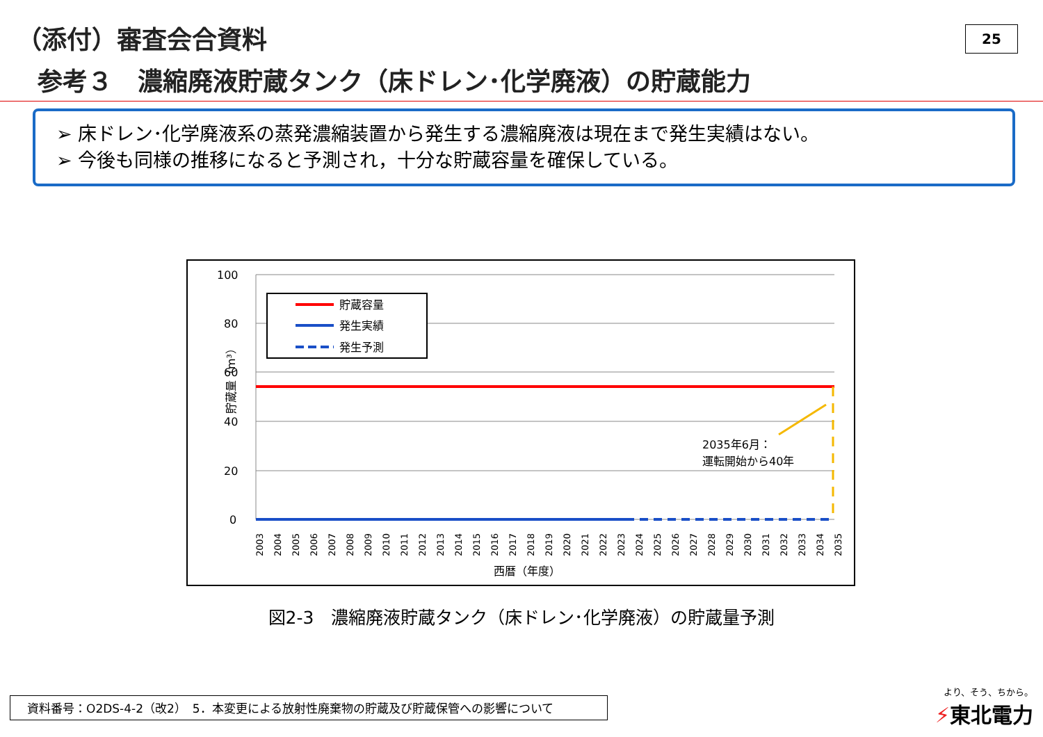（添付）審査会合資料
参考３　濃縮廃液貯蔵タンク（床ドレン･化学廃液）の貯蔵能力
25
➢ 床ドレン･化学廃液系の蒸発濃縮装置から発生する濃縮廃液は現在まで発生実績はない。
➢ 今後も同様の推移になると予測され，十分な貯蔵容量を確保している。
100
80
60
40
20
0
貯蔵量（m³）
貯蔵容量
発生実績
発生予測
2035年6月：
運転開始から40年
西暦（年度）
2003
2004
2005
2006
2007
2008
2009
2010
2011
2012
2013
2014
2015
2016
2017
2018
2019
2020
2021
2022
2023
2024
2025
2026
2027
2028
2029
2030
2031
2032
2033
2034
2035
図2-3　濃縮廃液貯蔵タンク（床ドレン･化学廃液）の貯蔵量予測
資料番号：O2DS-4-2（改2）　5．本変更による放射性廃棄物の貯蔵及び貯蔵保管への影響について
より、そう、ちから。
⚡東北電力